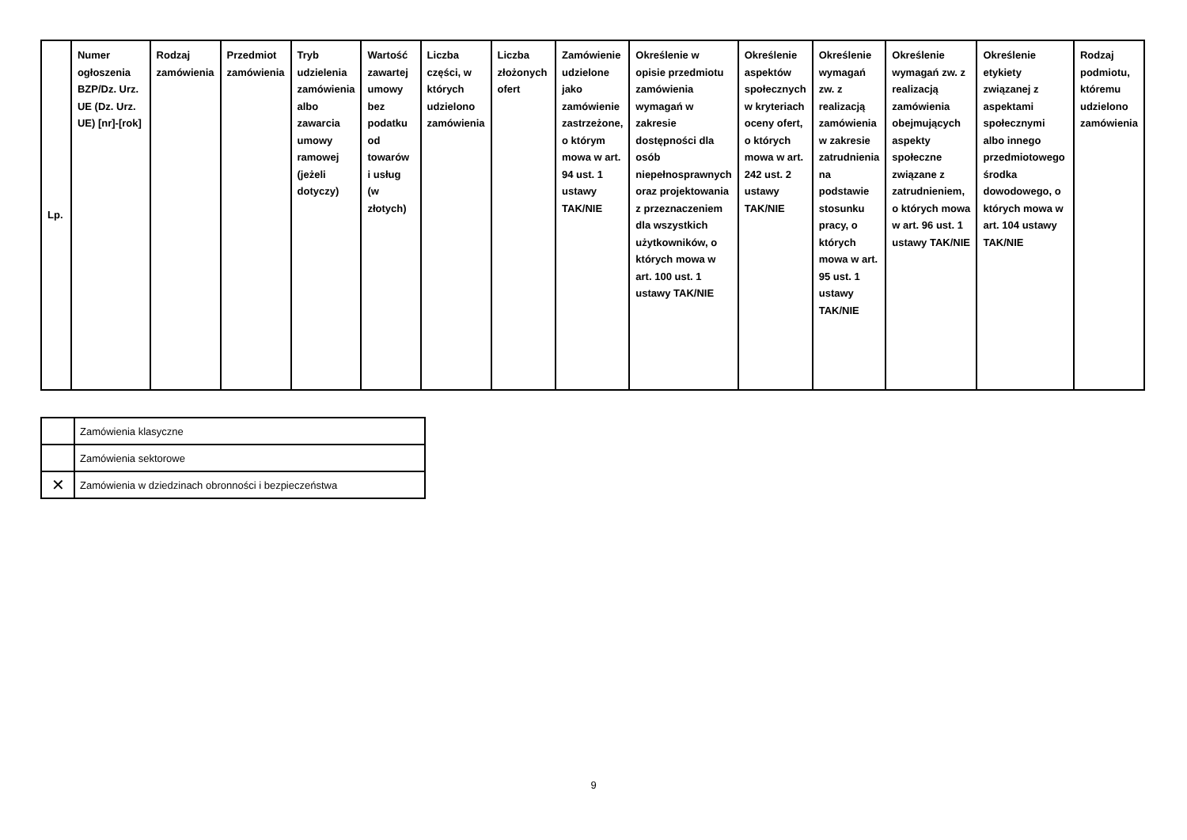| Lp. | Numer ogłoszenia BZP/Dz. Urz. UE (Dz. Urz. UE) [nr]-[rok] | Rodzaj zamówienia | Przedmiot zamówienia | Tryb udzielenia zamówienia albo zawarcia umowy ramowej (jeżeli dotyczy) | Wartość zawartej umowy bez podatku od towarów i usług (w złotych) | Liczba części, w których udzielono zamówienia | Liczba złożonych ofert | Zamówienie udzielone jako zamówienie zastrzeżone, o którym mowa w art. 94 ust. 1 ustawy TAK/NIE | Określenie w opisie przedmiotu zamówienia wymagań w zakresie dostępności dla osób niepełnosprawnych oraz projektowania z przeznaczeniem dla wszystkich użytkowników, o których mowa w art. 100 ust. 1 ustawy TAK/NIE | Określenie aspektów społecznych w kryteriach oceny ofert, o których mowa w art. 242 ust. 2 ustawy TAK/NIE | Określenie wymagań zw. z realizacją zamówienia w zakresie zatrudnienia na podstawie stosunku pracy, o których mowa w art. 95 ust. 1 ustawy TAK/NIE | Określenie wymagań zw. z realizacją zamówienia obejmujących aspekty społeczne związane z zatrudnieniem, o których mowa w art. 96 ust. 1 ustawy TAK/NIE | Określenie etykiety związanej z aspektami społecznymi albo innego przedmiotowego środka dowodowego, o których mowa w art. 104 ustawy TAK/NIE | Rodzaj podmiotu, któremu udzielono zamówienia |
| --- | --- | --- | --- | --- | --- | --- | --- | --- | --- | --- | --- | --- | --- | --- |
| | Zamówienia klasyczne |
| | Zamówienia sektorowe |
| ✕ | Zamówienia w dziedzinach obronności i bezpieczeństwa |
9